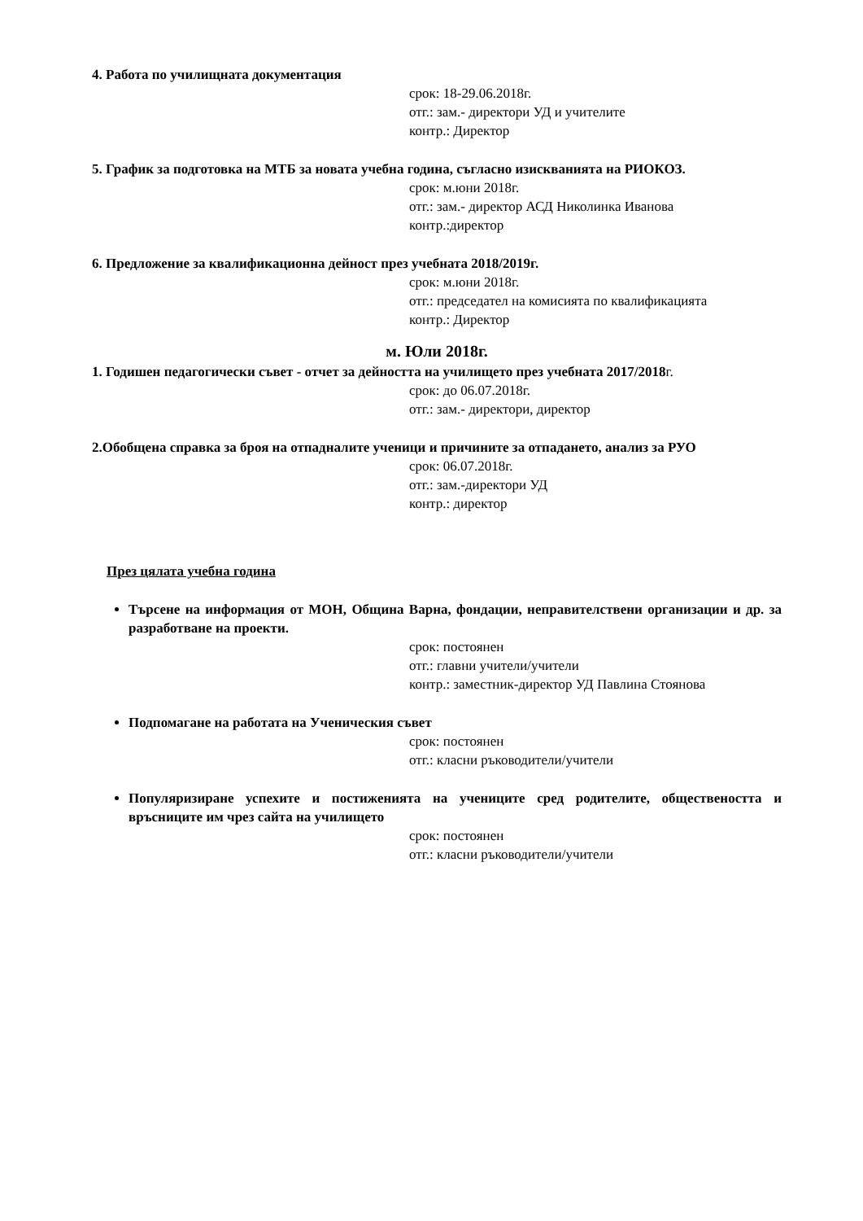4. Работа по училищната документация
срок: 18-29.06.2018г.
отг.: зам.- директори УД и учителите
контр.: Директор
5. График за подготовка на МТБ за новата учебна година, съгласно изискванията на РИОКОЗ.
срок: м.юни 2018г.
отг.: зам.- директор АСД Николинка Иванова
контр.:директор
6. Предложение за квалификационна дейност през учебната 2018/2019г.
срок: м.юни 2018г.
отг.: председател на комисията по квалификацията
контр.: Директор
м. Юли 2018г.
1. Годишен педагогически съвет - отчет за дейността на училището през учебната 2017/2018г.
срок: до 06.07.2018г.
отг.: зам.- директори, директор
2.Обобщена справка за броя на отпадналите ученици и причините за отпадането, анализ за РУО
срок: 06.07.2018г.
отг.: зам.-директори УД
контр.: директор
През цялата учебна година
Търсене на информация от МОН, Община Варна, фондации, неправителствени организации и др. за разработване на проекти.
срок: постоянен
отг.: главни учители/учители
контр.: заместник-директор УД Павлина Стоянова
Подпомагане на работата на Ученическия съвет
срок: постоянен
отг.: класни ръководители/учители
Популяризиране успехите и постиженията на учениците сред родителите, обществеността и връсниците им чрез сайта на училището
срок: постоянен
отг.: класни ръководители/учители